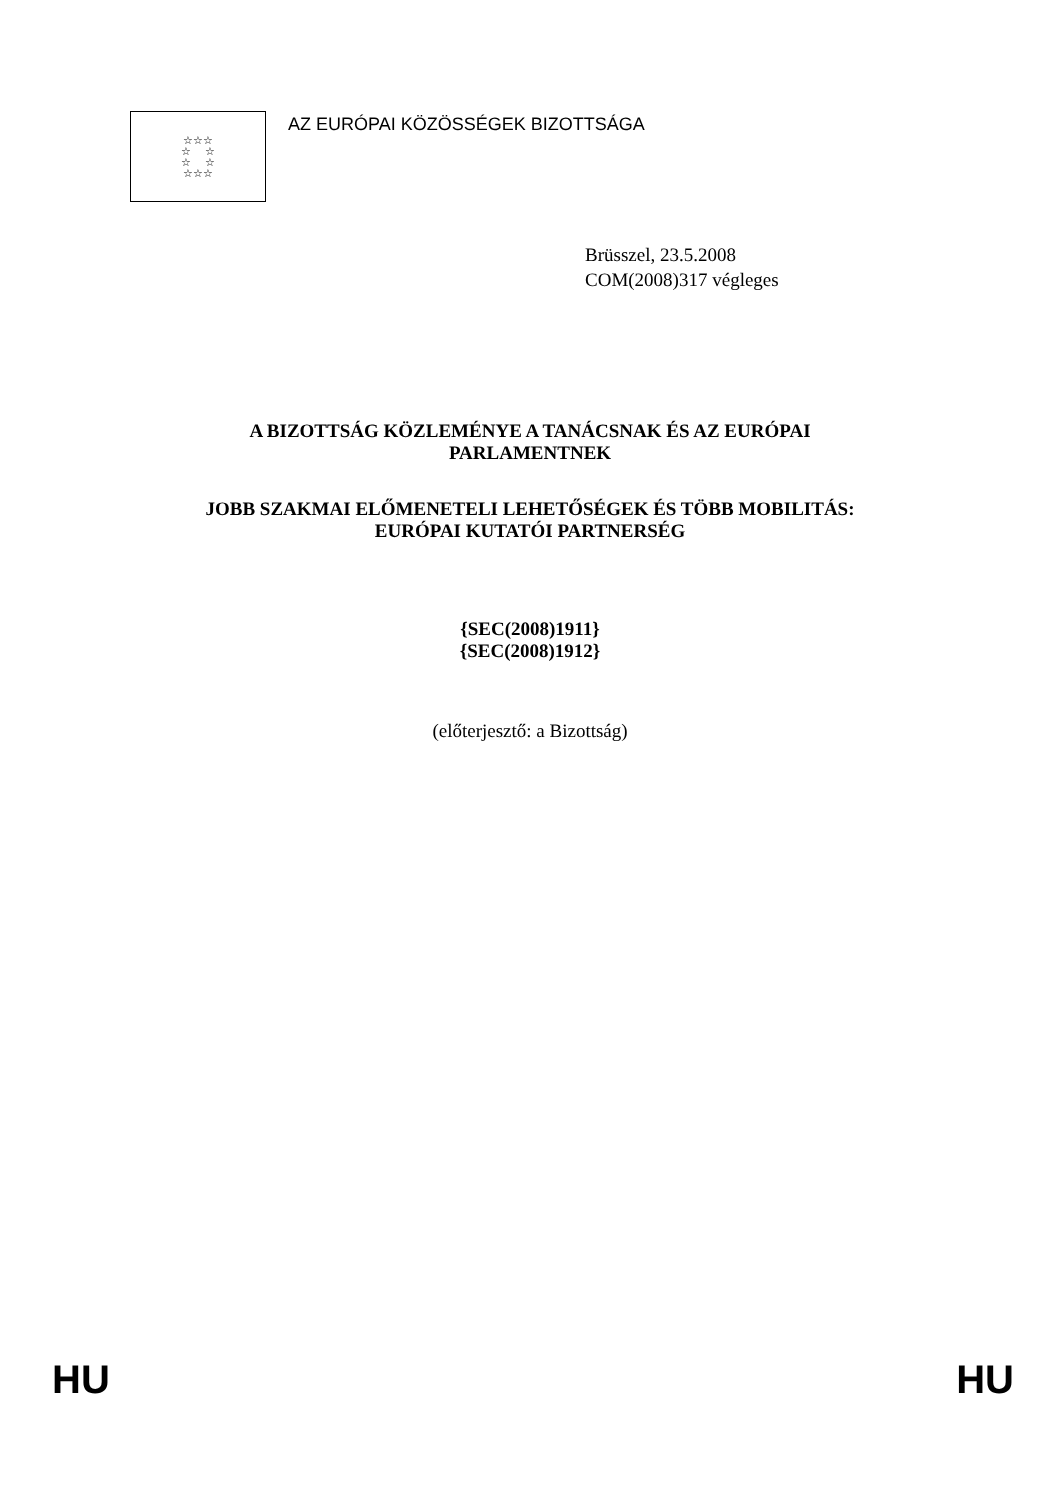☆☆☆
☆ ☆
☆ ☆
☆☆☆
AZ EURÓPAI KÖZÖSSÉGEK BIZOTTSÁGA
Brüsszel, 23.5.2008
COM(2008)317 végleges
A BIZOTTSÁG KÖZLEMÉNYE A TANÁCSNAK ÉS AZ EURÓPAI
PARLAMENTNEK
JOBB SZAKMAI ELŐMENETELI LEHETŐSÉGEK ÉS TÖBB MOBILITÁS:
EURÓPAI KUTATÓI PARTNERSÉG
{SEC(2008)1911}
{SEC(2008)1912}
(előterjesztő: a Bizottság)
HU HU